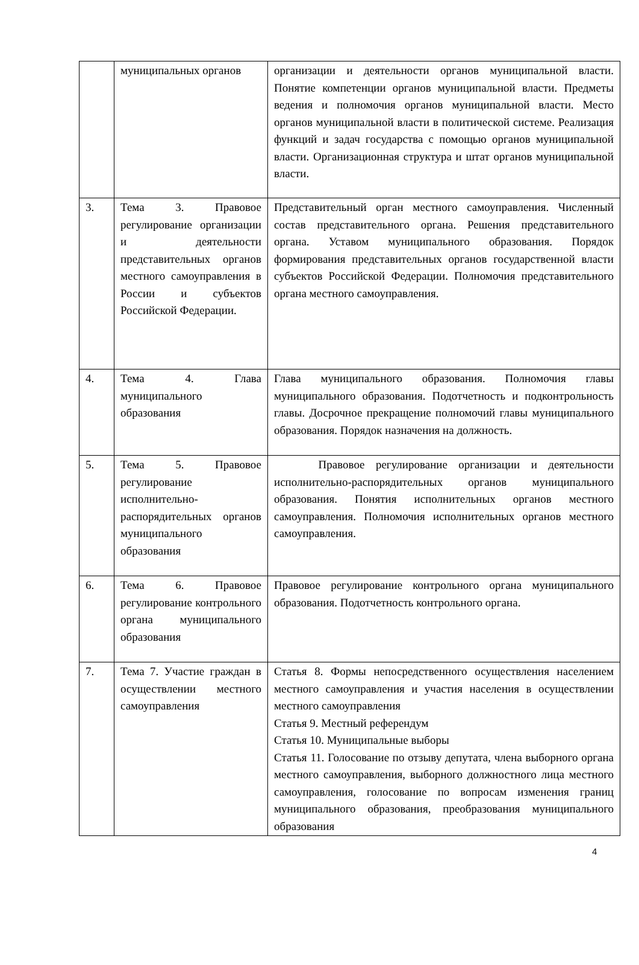| | муниципальных органов | организации и деятельности органов муниципальной власти. Понятие компетенции органов муниципальной власти. Предметы ведения и полномочия органов муниципальной власти. Место органов муниципальной власти в политической системе. Реализация функций и задач государства с помощью органов муниципальной власти. Организационная структура и штат органов муниципальной власти. |
| 3. | Тема 3. Правовое регулирование организации и деятельности представительных органов местного самоуправления в России и субъектов Российской Федерации. | Представительный орган местного самоуправления. Численный состав представительного органа. Решения представительного органа. Уставом муниципального образования. Порядок формирования представительных органов государственной власти субъектов Российской Федерации. Полномочия представительного органа местного самоуправления. |
| 4. | Тема 4. Глава муниципального образования | Глава муниципального образования. Полномочия главы муниципального образования. Подотчетность и подконтрольность главы. Досрочное прекращение полномочий главы муниципального образования. Порядок назначения на должность. |
| 5. | Тема 5. Правовое регулирование исполнительно-распорядительных органов муниципального образования | Правовое регулирование организации и деятельности исполнительно-распорядительных органов муниципального образования. Понятия исполнительных органов местного самоуправления. Полномочия исполнительных органов местного самоуправления. |
| 6. | Тема 6. Правовое регулирование контрольного органа муниципального образования | Правовое регулирование контрольного органа муниципального образования. Подотчетность контрольного органа. |
| 7. | Тема 7. Участие граждан в осуществлении местного самоуправления | Статья 8. Формы непосредственного осуществления населением местного самоуправления и участия населения в осуществлении местного самоуправления Статья 9. Местный референдум Статья 10. Муниципальные выборы Статья 11. Голосование по отзыву депутата, члена выборного органа местного самоуправления, выборного должностного лица местного самоуправления, голосование по вопросам изменения границ муниципального образования, преобразования муниципального образования |
4